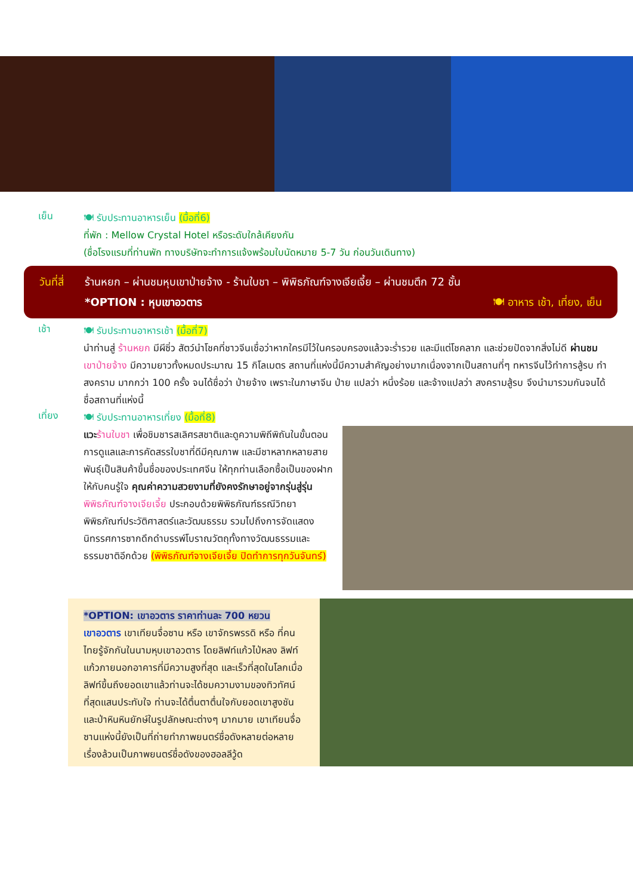เย็น
🍽 รับประทานอาหารเย็น (มื้อที่6)
ที่พัก : Mellow Crystal Hotel หรือระดับใกล้เคียงกัน
(ชื่อโรงแรมที่ท่านพัก ทางบริษัทจะทำการแจ้งพร้อมใบนัดหมาย 5-7 วัน ก่อนวันเดินทาง)
วันที่สี่ ร้านหยก – ผ่านชมหุบเขาป่ายจ้าง - ร้านใบชา – พิพิธภัณฑ์จางเจียเจี้ย – ผ่านชมตึก 72 ชั้น
*OPTION : หุบเขาอวตาร 🍽 อาหาร เช้า, เที่ยง, เย็น
เช้า
🍽 รับประทานอาหารเช้า (มื้อที่7)
นำท่านสู่ ร้านหยก มีผีซิ่ว สัตว์นำโชคที่ชาวจีนเชื่อว่าหากใครมีไว้ในครอบครองแล้วจะร่ำรวย และมีแต่โชคลาภ และช่วยปัดจากสิ่งไม่ดี ผ่านชม เขาป่ายจ้าง มีความยาวทั้งหมดประมาณ 15 กิโลเมตร สถานที่แห่งนี้มีความสำคัญอย่างมากเนื่องจากเป็นสถานที่ๆ ทหารจีนไว้ทำการสู้รบ ทำสงคราม มากกว่า 100 ครั้ง จนได้ชื่อว่า ป่ายจ้าง เพราะในภาษาจีน ป่าย แปลว่า หนึ่งร้อย และจ้างแปลว่า สงครามสู้รบ จึงนำมารวมกันจนได้ชื่อสถานที่แห่งนี้
เที่ยง
🍽 รับประทานอาหารเที่ยง (มื้อที่8)
แวะ ร้านใบชา เพื่อชิมชารสเลิศรสชาติและดูความพิถีพิถันในขั้นตอนการดูแลและการคัดสรรใบชาที่ดีมีคุณภาพ และมีชาหลากหลายสายพันธุ์เป็นสินค้าขึ้นชื่อของประเทศจีน ให้ทุกท่านเลือกซื้อเป็นของฝากให้กับคนรู้ใจ คุณค่าความสวยงามที่ยังคงรักษาอยู่จากรุ่นสู่รุ่น พิพิธภัณฑ์จางเจียเจี้ย ประกอบด้วยพิพิธภัณฑ์ธรณีวิทยาพิพิธภัณฑ์ประวัติศาสตร์และวัฒนธรรม รวมไปถึงการจัดแสดงนิทรรศการซากดึกดำบรรพ์โบราณวัตถุทั้งทางวัฒนธรรมและธรรมชาติอีกด้วย (พิพิธภัณฑ์จางเจียเจี้ย ปิดทำการทุกวันจันทร์)
*OPTION: เขาอวตาร ราคาท่านละ 700 หยวน
เขาอวตาร เขาเทียนจื่อซาน หรือ เขาจักรพรรดิ หรือ ที่คนไทยรู้จักกันในนามหุบเขาอวตาร โดยลิฟท์แก้วไป่หลง ลิฟท์แก้วภายนอกอาคารที่มีความสูงที่สุด และเร็วที่สุดในโลกเมื่อลิฟท์ขึ้นถึงยอดเขาแล้วท่านจะได้ชมความงามของทิวทัศน์ที่สุดแสนประทับใจ ท่านจะได้ตื่นตาตื่นใจกับยอดเขาสูงชัน และป่าหินหินยักษ์ในรูปลักษณะต่างๆ มากมาย เขาเทียนจื่อซานแห่งนี้ยังเป็นที่ถ่ายทำภาพยนตร์ชื่อดังหลายต่อหลายเรื่องล้วนเป็นภาพยนตร์ชื่อดังของฮอลลีวู้ด